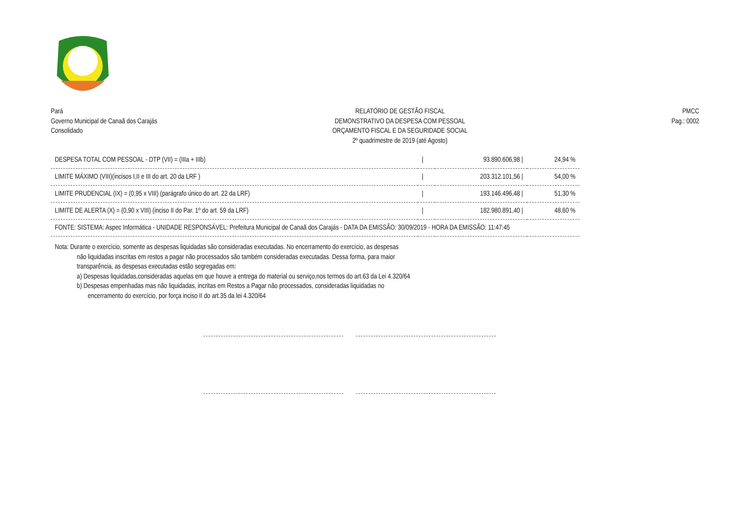Pará
Governo Municipal de Canaã dos Carajás
Consolidado
RELATÓRIO DE GESTÃO FISCAL
DEMONSTRATIVO DA DESPESA COM PESSOAL
ORÇAMENTO FISCAL E DA SEGURIDADE SOCIAL
2º quadrimestre de 2019 (até Agosto)
PMCC
Pag.: 0002
| DESPESA TOTAL COM PESSOAL - DTP (VII) = (IIIa + IIIb) | / | 93.890.606,98 / | 24,94 % |
| LIMITE MÁXIMO (VIII)(incisos I,II e III do art. 20 da LRF ) | / | 203.312.101,56 / | 54,00 % |
| LIMITE PRUDENCIAL (IX) = (0,95 x VIII) (parágrafo único do art. 22 da LRF) | / | 193.146.496,48 / | 51,30 % |
| LIMITE DE ALERTA (X) = (0,90 x VIII) (inciso II do Par. 1º do art. 59 da LRF) | / | 182.980.891,40 / | 48,60 % |
| FONTE: SISTEMA: Aspec Informática - UNIDADE RESPONSÁVEL: Prefeitura Municipal de Canaã dos Carajás - DATA DA EMISSÃO: 30/09/2019 - HORA DA EMISSÃO: 11:47:45 | | | |
Nota: Durante o exercício, somente as despesas liquidadas são consideradas executadas. No encerramento do exercício, as despesas
não liquidadas inscritas em restos a pagar não processados são também consideradas executadas. Dessa forma, para maior
transparência, as despesas executadas estão segregadas em:
a) Despesas liquidadas,consideradas aquelas em que houve a entrega do material ou serviço,nos termos do art.63 da Lei 4.320/64
b) Despesas empenhadas mas não liquidadas, incritas em Restos a Pagar não processados, consideradas liquidadas no
encerramento do exercício, por força inciso II do art.35 da lei 4.320/64